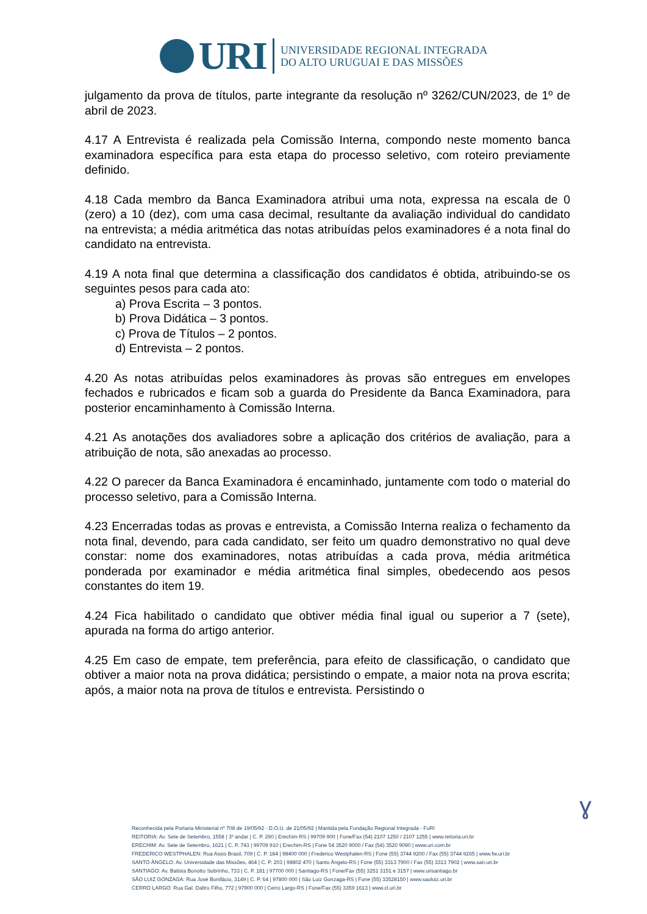URI
UNIVERSIDADE REGIONAL INTEGRADA
DO ALTO URUGUAI E DAS MISSÕES
julgamento da prova de títulos, parte integrante da resolução nº 3262/CUN/2023, de 1º de abril de 2023.
4.17 A Entrevista é realizada pela Comissão Interna, compondo neste momento banca examinadora específica para esta etapa do processo seletivo, com roteiro previamente definido.
4.18 Cada membro da Banca Examinadora atribui uma nota, expressa na escala de 0 (zero) a 10 (dez), com uma casa decimal, resultante da avaliação individual do candidato na entrevista; a média aritmética das notas atribuídas pelos examinadores é a nota final do candidato na entrevista.
4.19 A nota final que determina a classificação dos candidatos é obtida, atribuindo-se os seguintes pesos para cada ato:
a) Prova Escrita – 3 pontos.
b) Prova Didática – 3 pontos.
c) Prova de Títulos – 2 pontos.
d) Entrevista – 2 pontos.
4.20 As notas atribuídas pelos examinadores às provas são entregues em envelopes fechados e rubricados e ficam sob a guarda do Presidente da Banca Examinadora, para posterior encaminhamento à Comissão Interna.
4.21 As anotações dos avaliadores sobre a aplicação dos critérios de avaliação, para a atribuição de nota, são anexadas ao processo.
4.22 O parecer da Banca Examinadora é encaminhado, juntamente com todo o material do processo seletivo, para a Comissão Interna.
4.23 Encerradas todas as provas e entrevista, a Comissão Interna realiza o fechamento da nota final, devendo, para cada candidato, ser feito um quadro demonstrativo no qual deve constar: nome dos examinadores, notas atribuídas a cada prova, média aritmética ponderada por examinador e média aritmética final simples, obedecendo aos pesos constantes do item 19.
4.24 Fica habilitado o candidato que obtiver média final igual ou superior a 7 (sete), apurada na forma do artigo anterior.
4.25 Em caso de empate, tem preferência, para efeito de classificação, o candidato que obtiver a maior nota na prova didática; persistindo o empate, a maior nota na prova escrita; após, a maior nota na prova de títulos e entrevista. Persistindo o
ɣ
Reconhecida pela Portaria Ministerial nº 708 de 19/05/92 - D.O.U. de 21/05/92 | Mantida pela Fundação Regional Integrada - FuRI
REITORIA: Av. Sete de Setembro, 1558 | 3º andar | C. P. 290 | Erechim-RS | 99709 900 | Fone/Fax (54) 2107 1250 / 2107 1255 | www.reitoria.uri.br
ERECHIM: Av. Sete de Setembro, 1621 | C. P. 743 | 99709 910 | Erechim-RS | Fone 54 3520 9000 / Fax (54) 3520 9090 | www.uri.com.br
FREDERICO WESTPHALEN: Rua Assis Brasil, 709 | C. P. 184 | 98400 000 | Frederico Westphalen-RS | Fone (55) 3744 9200 / Fax (55) 3744 9265 | www.fw.uri.br
SANTO ÂNGELO: Av. Universidade das Missões, 464 | C. P. 203 | 98802 470 | Santo Ângelo-RS | Fone (55) 3313 7900 / Fax (55) 3313 7902 | www.san.uri.br
SANTIAGO: Av. Batista Bonotto Sobrinho, 733 | C. P. 181 | 97700 000 | Santiago-RS | Fone/Fax (55) 3251 3151 e 3157 | www.urisantiago.br
SÃO LUIZ GONZAGA: Rua José Bonifácio, 3149 | C. P. 64 | 97800 000 | São Luiz Gonzaga-RS | Fone (55) 33528150 | www.saoluiz.uri.br
CERRO LARGO: Rua Gal. Daltro Filho, 772 | 97900 000 | Cerro Largo-RS | Fone/Fax (55) 3359 1613 | www.cl.uri.br